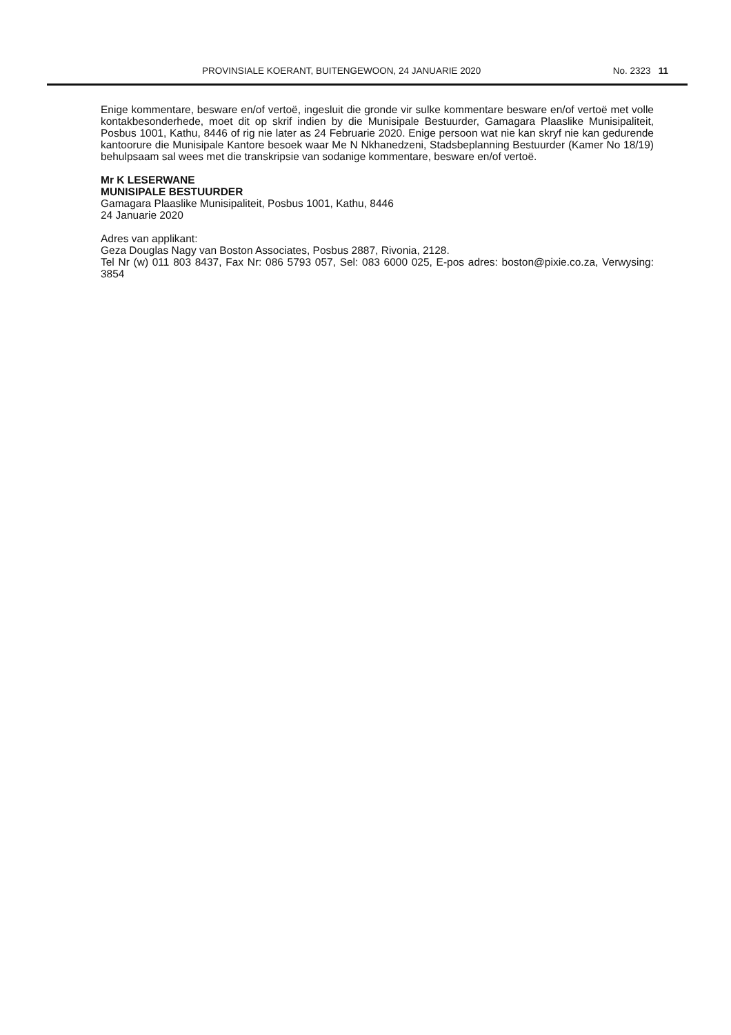PROVINSIALE KOERANT, BUITENGEWOON, 24 JANUARIE 2020 No. 2323 11
Enige kommentare, besware en/of vertoë, ingesluit die gronde vir sulke kommentare besware en/of vertoë met volle kontakbesonderhede, moet dit op skrif indien by die Munisipale Bestuurder, Gamagara Plaaslike Munisipaliteit, Posbus 1001, Kathu, 8446 of rig nie later as 24 Februarie 2020. Enige persoon wat nie kan skryf nie kan gedurende kantoorure die Munisipale Kantore besoek waar Me N Nkhanedzeni, Stadsbeplanning Bestuurder (Kamer No 18/19) behulpsaam sal wees met die transkripsie van sodanige kommentare, besware en/of vertoë.
Mr K LESERWANE
MUNISIPALE BESTUURDER
Gamagara Plaaslike Munisipaliteit, Posbus 1001, Kathu, 8446
24 Januarie 2020
Adres van applikant:
Geza Douglas Nagy van Boston Associates, Posbus 2887, Rivonia, 2128.
Tel Nr (w) 011 803 8437, Fax Nr: 086 5793 057, Sel: 083 6000 025, E-pos adres: boston@pixie.co.za, Verwysing: 3854